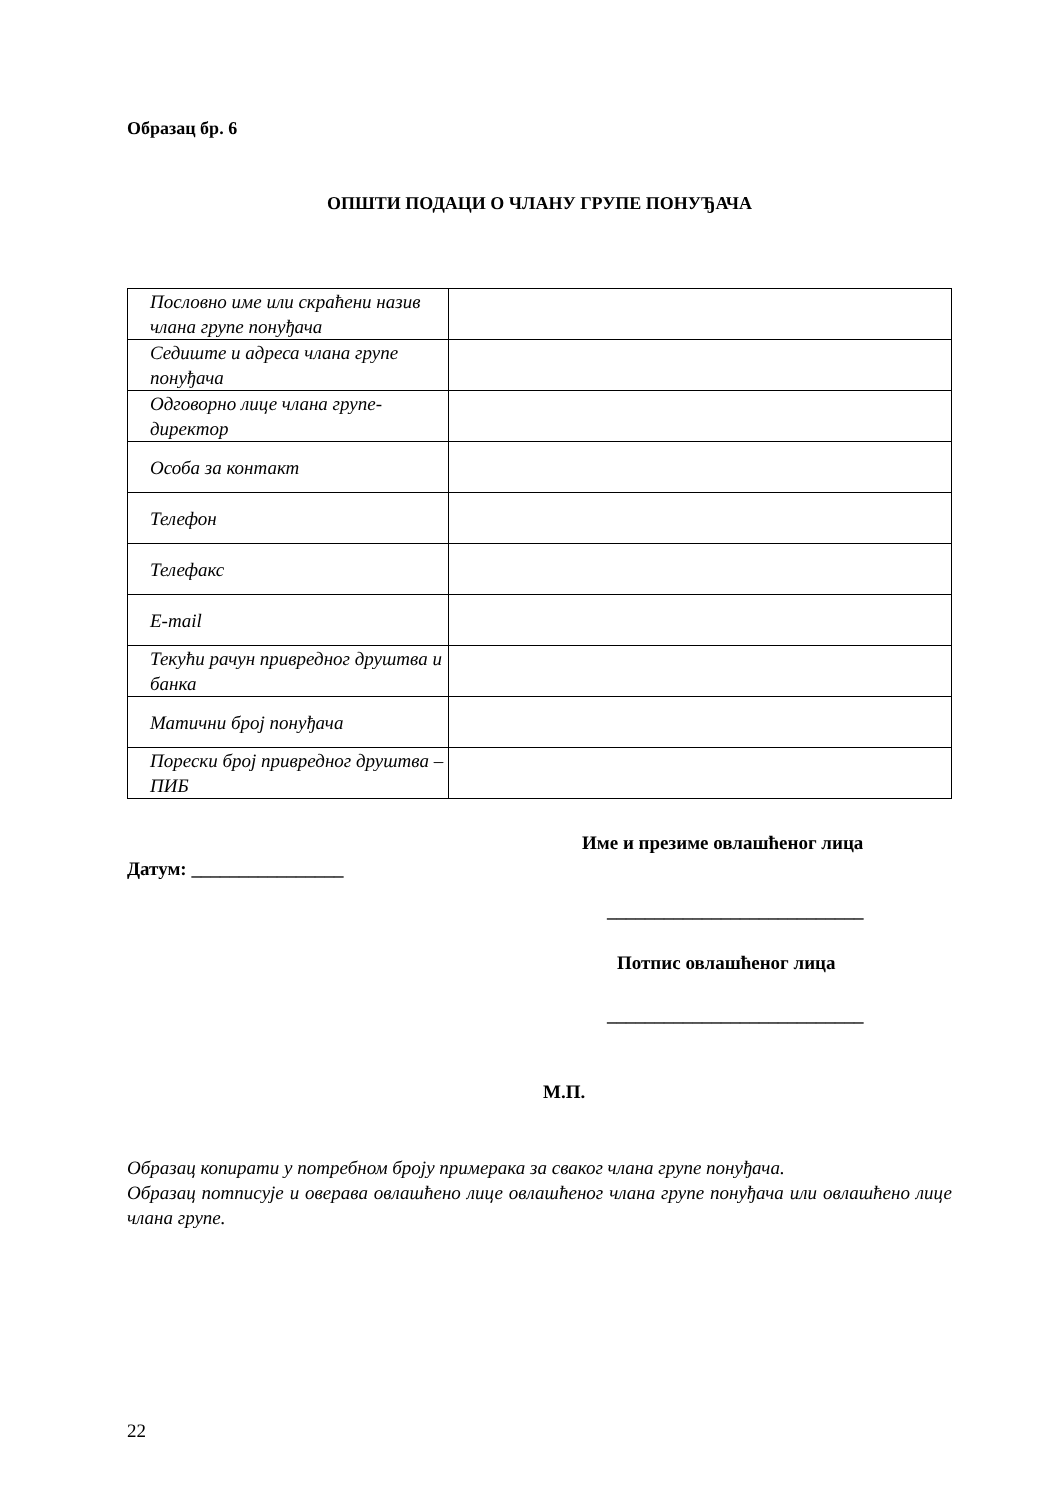Образац бр. 6
ОПШТИ ПОДАЦИ О ЧЛАНУ ГРУПЕ ПОНУЂАЧА
| Пословно име или скраћени назив члана групе понуђача | |
| Седиште и адреса члана групе понуђача | |
| Одговорно лице члана групе-директор | |
| Особа за контакт | |
| Телефон | |
| Телефакс | |
| E-mail | |
| Текући рачун привредног друштва и банка | |
| Матични број понуђача | |
| Порески број привредног друштва – ПИБ | |
Име и презиме овлашћеног лица
Датум: ________________
___________________________
Потпис овлашћеног лица
___________________________
М.П.
Образац копирати у потребном броју примерака за сваког члана групе понуђача.
Образац потписује и оверава овлашћено лице овлашћеног члана групе понуђача или овлашћено лице члана групе.
22